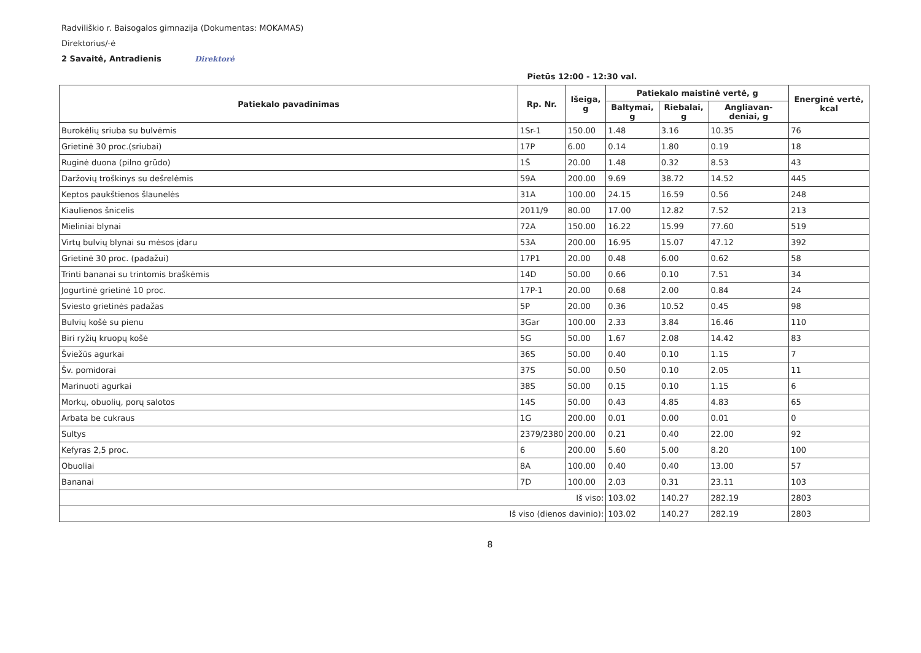Radviliškio r. Baisogalos gimnazija (Dokumentas: MOKAMAS)
Direktorius/-ė
2 Savaitė, Antradienis Direktorė
Pietūs 12:00 - 12:30 val.
| Patiekalo pavadinimas | Rp. Nr. | Išeiga, g | Patiekalo maistinė vertė, g | | | Energinė vertė, kcal |
| --- | --- | --- | --- | --- | --- | --- |
| | | | Baltymai, g | Riebalai, g | Angliavan-deniai, g | |
| Burokėlių sriuba su bulvėmis | 1Sr-1 | 150.00 | 1.48 | 3.16 | 10.35 | 76 |
| Grietinė 30 proc.(sriubai) | 17P | 6.00 | 0.14 | 1.80 | 0.19 | 18 |
| Ruginė duona (pilno grūdo) | 1Š | 20.00 | 1.48 | 0.32 | 8.53 | 43 |
| Daržovių troškinys su dešrelėmis | 59A | 200.00 | 9.69 | 38.72 | 14.52 | 445 |
| Keptos paukštienos šlaunelės | 31A | 100.00 | 24.15 | 16.59 | 0.56 | 248 |
| Kiaulienos šnicelis | 2011/9 | 80.00 | 17.00 | 12.82 | 7.52 | 213 |
| Mieliniai blynai | 72A | 150.00 | 16.22 | 15.99 | 77.60 | 519 |
| Virtų bulvių blynai su mėsos įdaru | 53A | 200.00 | 16.95 | 15.07 | 47.12 | 392 |
| Grietinė 30 proc. (padažui) | 17P1 | 20.00 | 0.48 | 6.00 | 0.62 | 58 |
| Trinti bananai su trintomis braškėmis | 14D | 50.00 | 0.66 | 0.10 | 7.51 | 34 |
| Jogurtinė grietinė 10 proc. | 17P-1 | 20.00 | 0.68 | 2.00 | 0.84 | 24 |
| Sviesto grietinės padažas | 5P | 20.00 | 0.36 | 10.52 | 0.45 | 98 |
| Bulvių košė su pienu | 3Gar | 100.00 | 2.33 | 3.84 | 16.46 | 110 |
| Biri ryžių kruopų košė | 5G | 50.00 | 1.67 | 2.08 | 14.42 | 83 |
| Šviežūs agurkai | 36S | 50.00 | 0.40 | 0.10 | 1.15 | 7 |
| Šv. pomidorai | 37S | 50.00 | 0.50 | 0.10 | 2.05 | 11 |
| Marinuoti agurkai | 38S | 50.00 | 0.15 | 0.10 | 1.15 | 6 |
| Morkų, obuolių, porų salotos | 14S | 50.00 | 0.43 | 4.85 | 4.83 | 65 |
| Arbata be cukraus | 1G | 200.00 | 0.01 | 0.00 | 0.01 | 0 |
| Sultys | 2379/2380 | 200.00 | 0.21 | 0.40 | 22.00 | 92 |
| Kefyras 2,5 proc. | 6 | 200.00 | 5.60 | 5.00 | 8.20 | 100 |
| Obuoliai | 8A | 100.00 | 0.40 | 0.40 | 13.00 | 57 |
| Bananai | 7D | 100.00 | 2.03 | 0.31 | 23.11 | 103 |
| Iš viso: | | | 103.02 | 140.27 | 282.19 | 2803 |
| Iš viso (dienos davinio): | | | 103.02 | 140.27 | 282.19 | 2803 |
8